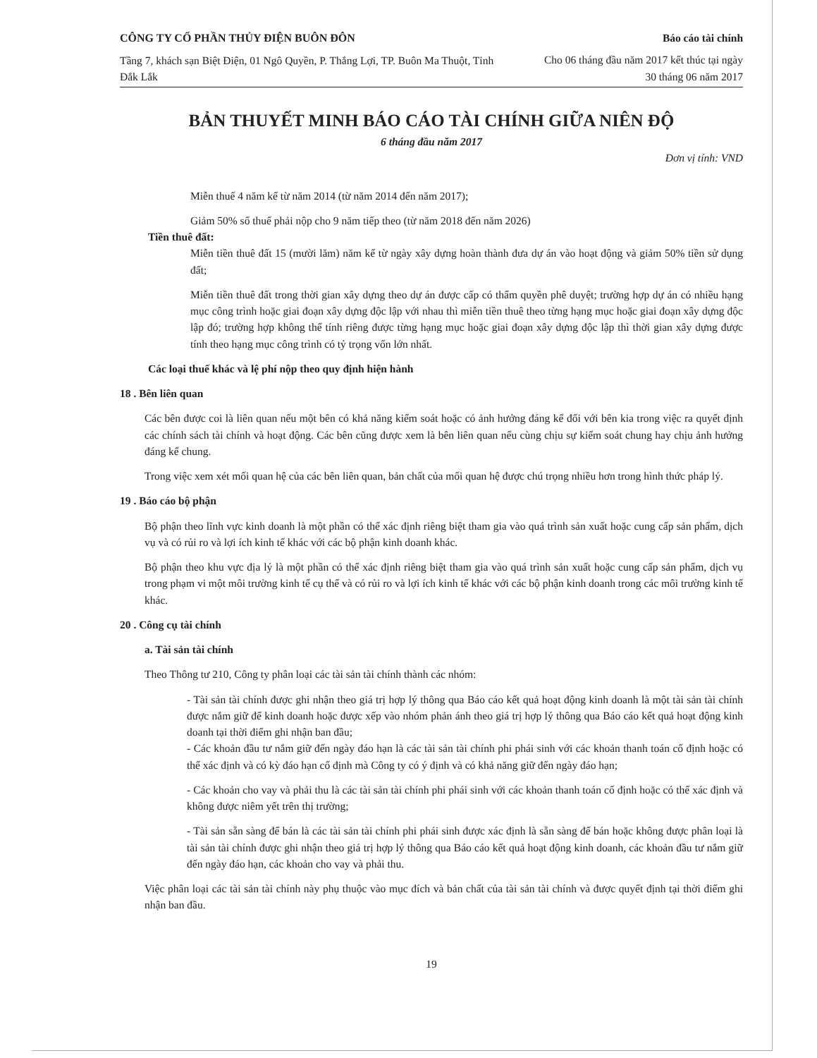CÔNG TY CỔ PHẦN THỦY ĐIỆN BUÔN ĐÔN
Tầng 7, khách sạn Biệt Điện, 01 Ngô Quyền, P. Thắng Lợi, TP. Buôn Ma Thuột, Tỉnh Đắk Lắk
Báo cáo tài chính
Cho 06 tháng đầu năm 2017 kết thúc tại ngày 30 tháng 06 năm 2017
BẢN THUYẾT MINH BÁO CÁO TÀI CHÍNH GIỮA NIÊN ĐỘ
6 tháng đầu năm 2017
Đơn vị tính: VND
Miễn thuế 4 năm kể từ năm 2014 (từ năm 2014 đến năm 2017);
Giảm 50% số thuế phải nộp cho 9 năm tiếp theo (từ năm 2018 đến năm 2026)
Tiền thuê đất:
Miễn tiền thuê đất 15 (mười lăm) năm kể từ ngày xây dựng hoàn thành đưa dự án vào hoạt động và giảm 50% tiền sử dụng đất;
Miễn tiền thuê đất trong thời gian xây dựng theo dự án được cấp có thẩm quyền phê duyệt; trường hợp dự án có nhiều hạng mục công trình hoặc giai đoạn xây dựng độc lập với nhau thì miễn tiền thuê theo từng hạng mục hoặc giai đoạn xây dựng độc lập đó; trường hợp không thể tính riêng được từng hạng mục hoặc giai đoạn xây dựng độc lập thì thời gian xây dựng được tính theo hạng mục công trình có tỷ trọng vốn lớn nhất.
Các loại thuế khác và lệ phí nộp theo quy định hiện hành
18 . Bên liên quan
Các bên được coi là liên quan nếu một bên có khả năng kiểm soát hoặc có ảnh hưởng đáng kể đối với bên kia trong việc ra quyết định các chính sách tài chính và hoạt động. Các bên cũng được xem là bên liên quan nếu cùng chịu sự kiểm soát chung hay chịu ảnh hưởng đáng kể chung.
Trong việc xem xét mối quan hệ của các bên liên quan, bản chất của mối quan hệ được chú trọng nhiều hơn trong hình thức pháp lý.
19 . Báo cáo bộ phận
Bộ phận theo lĩnh vực kinh doanh là một phần có thể xác định riêng biệt tham gia vào quá trình sản xuất hoặc cung cấp sản phẩm, dịch vụ và có rủi ro và lợi ích kinh tế khác với các bộ phận kinh doanh khác.
Bộ phận theo khu vực địa lý là một phần có thể xác định riêng biệt tham gia vào quá trình sản xuất hoặc cung cấp sản phẩm, dịch vụ trong phạm vi một môi trường kinh tế cụ thể và có rủi ro và lợi ích kinh tế khác với các bộ phận kinh doanh trong các môi trường kinh tế khác.
20 . Công cụ tài chính
a. Tài sản tài chính
Theo Thông tư 210, Công ty phân loại các tài sản tài chính thành các nhóm:
- Tài sản tài chính được ghi nhận theo giá trị hợp lý thông qua Báo cáo kết quả hoạt động kinh doanh là một tài sản tài chính được nắm giữ để kinh doanh hoặc được xếp vào nhóm phản ánh theo giá trị hợp lý thông qua Báo cáo kết quả hoạt động kinh doanh tại thời điểm ghi nhận ban đầu;
- Các khoản đầu tư nắm giữ đến ngày đáo hạn là các tài sản tài chính phi phái sinh với các khoản thanh toán cố định hoặc có thể xác định và có kỳ đáo hạn cố định mà Công ty có ý định và có khả năng giữ đến ngày đáo hạn;
- Các khoản cho vay và phải thu là các tài sản tài chính phi phái sinh với các khoản thanh toán cố định hoặc có thể xác định và không được niêm yết trên thị trường;
- Tài sản sẵn sàng để bán là các tài sản tài chính phi phái sinh được xác định là sẵn sàng để bán hoặc không được phân loại là tài sản tài chính được ghi nhận theo giá trị hợp lý thông qua Báo cáo kết quả hoạt động kinh doanh, các khoản đầu tư nắm giữ đến ngày đáo hạn, các khoản cho vay và phải thu.
Việc phân loại các tài sản tài chính này phụ thuộc vào mục đích và bản chất của tài sản tài chính và được quyết định tại thời điểm ghi nhận ban đầu.
19